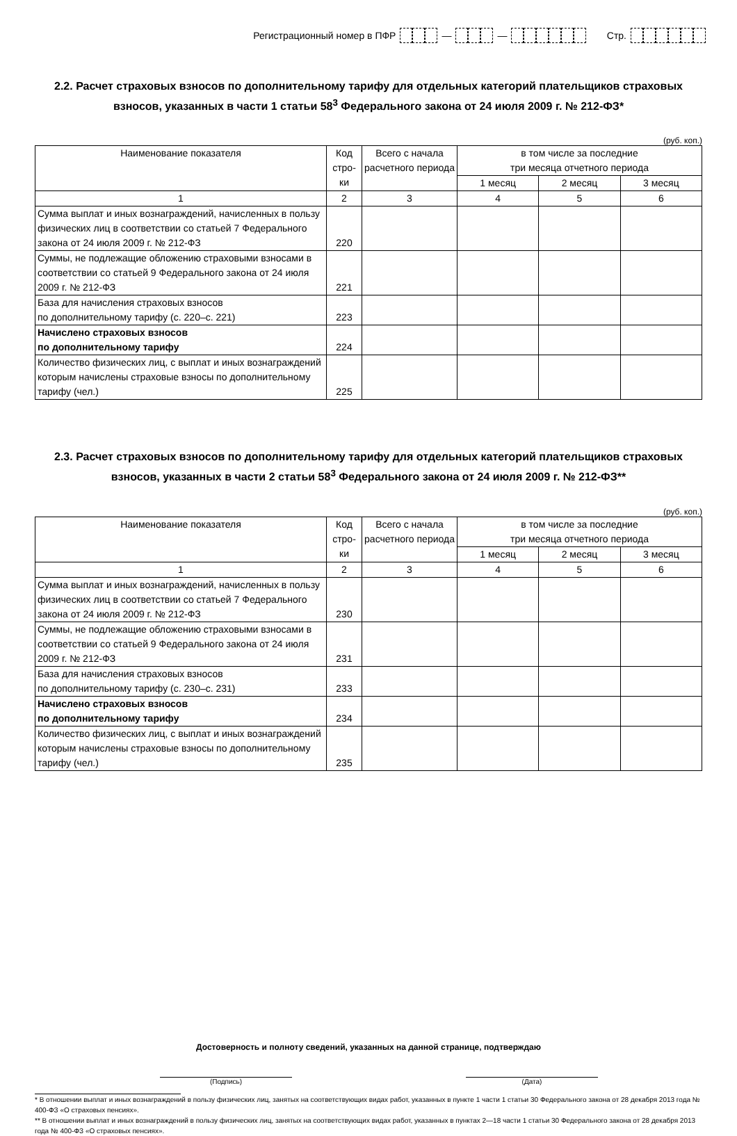Регистрационный номер в ПФР — — Стр.
2.2. Расчет страховых взносов по дополнительному тарифу для отдельных категорий плательщиков страховых взносов, указанных в части 1 статьи 58<sup>3</sup> Федерального закона от 24 июля 2009 г. № 212-ФЗ*
(руб. коп.)
| Наименование показателя | Код стро-ки | Всего с начала расчетного периода | в том числе за последние три месяца отчетного периода | | |
| --- | --- | --- | --- | --- | --- |
| | | | 1 месяц | 2 месяц | 3 месяц |
| 1 | 2 | 3 | 4 | 5 | 6 |
| Сумма выплат и иных вознаграждений, начисленных в пользу физических лиц в соответствии со статьей 7 Федерального закона от 24 июля 2009 г. № 212-ФЗ | 220 | | | | |
| Суммы, не подлежащие обложению страховыми взносами в соответствии со статьей 9 Федерального закона от 24 июля 2009 г. № 212-ФЗ | 221 | | | | |
| База для начисления страховых взносов по дополнительному тарифу (с. 220–с. 221) | 223 | | | | |
| Начислено страховых взносов по дополнительному тарифу | 224 | | | | |
| Количество физических лиц, с выплат и иных вознаграждений которым начислены страховые взносы по дополнительному тарифу (чел.) | 225 | | | | |
2.3. Расчет страховых взносов по дополнительному тарифу для отдельных категорий плательщиков страховых взносов, указанных в части 2 статьи 58<sup>3</sup> Федерального закона от 24 июля 2009 г. № 212-ФЗ**
(руб. коп.)
| Наименование показателя | Код стро-ки | Всего с начала расчетного периода | в том числе за последние три месяца отчетного периода | | |
| --- | --- | --- | --- | --- | --- |
| | | | 1 месяц | 2 месяц | 3 месяц |
| 1 | 2 | 3 | 4 | 5 | 6 |
| Сумма выплат и иных вознаграждений, начисленных в пользу физических лиц в соответствии со статьей 7 Федерального закона от 24 июля 2009 г. № 212-ФЗ | 230 | | | | |
| Суммы, не подлежащие обложению страховыми взносами в соответствии со статьей 9 Федерального закона от 24 июля 2009 г. № 212-ФЗ | 231 | | | | |
| База для начисления страховых взносов по дополнительному тарифу (с. 230–с. 231) | 233 | | | | |
| Начислено страховых взносов по дополнительному тарифу | 234 | | | | |
| Количество физических лиц, с выплат и иных вознаграждений которым начислены страховые взносы по дополнительному тарифу (чел.) | 235 | | | | |
Достоверность и полноту сведений, указанных на данной странице, подтверждаю
(Подпись) (Дата)
* В отношении выплат и иных вознаграждений в пользу физических лиц, занятых на соответствующих видах работ, указанных в пункте 1 части 1 статьи 30 Федерального закона от 28 декабря 2013 года № 400-ФЗ «О страховых пенсиях».
** В отношении выплат и иных вознаграждений в пользу физических лиц, занятых на соответствующих видах работ, указанных в пунктах 2—18 части 1 статьи 30 Федерального закона от 28 декабря 2013 года № 400-ФЗ «О страховых пенсиях».